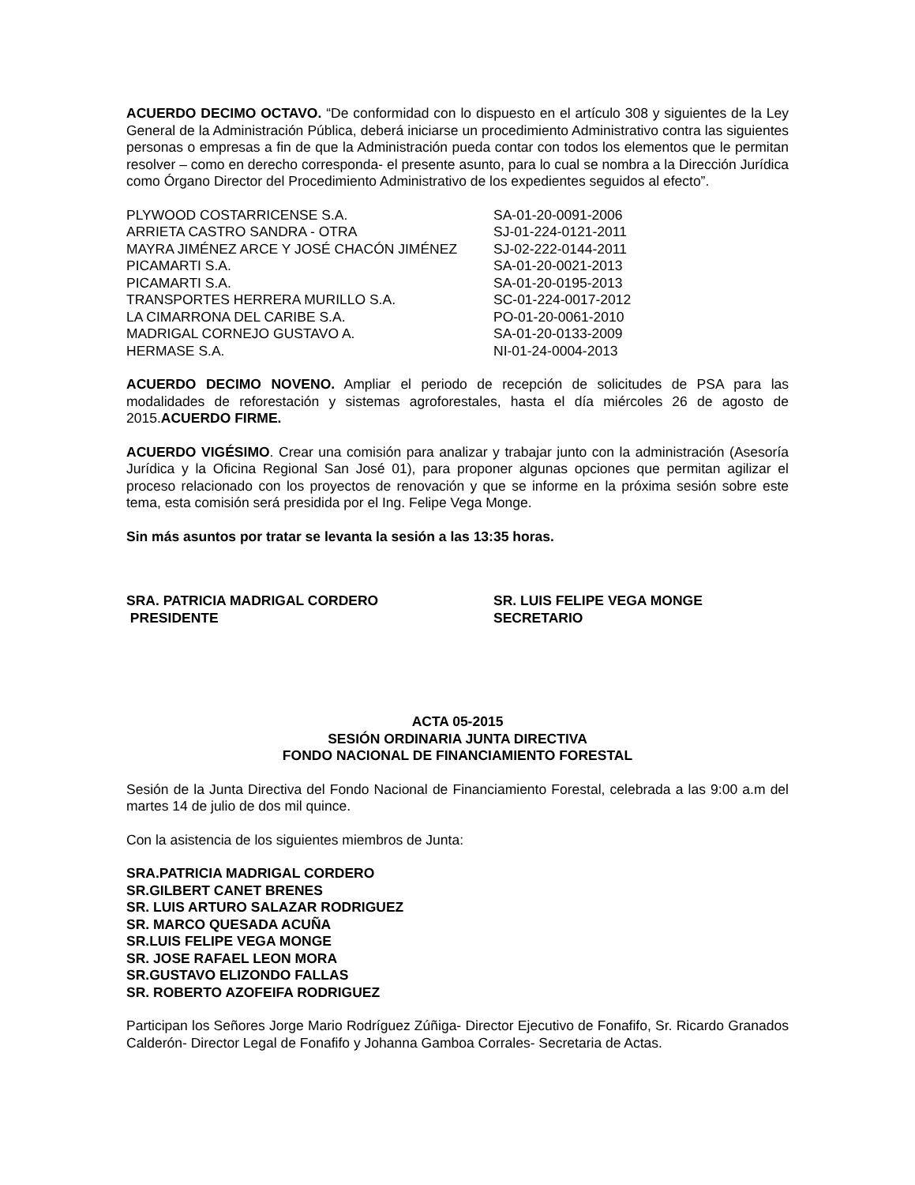ACUERDO DECIMO OCTAVO. “De conformidad con lo dispuesto en el artículo 308 y siguientes de la Ley General de la Administración Pública, deberá iniciarse un procedimiento Administrativo contra las siguientes personas o empresas a fin de que la Administración pueda contar con todos los elementos que le permitan resolver – como en derecho corresponda- el presente asunto, para lo cual se nombra a la Dirección Jurídica como Órgano Director del Procedimiento Administrativo de los expedientes seguidos al efecto”.
| PLYWOOD COSTARRICENSE S.A. | SA-01-20-0091-2006 |
| ARRIETA CASTRO SANDRA - OTRA | SJ-01-224-0121-2011 |
| MAYRA JIMÉNEZ ARCE Y JOSÉ CHACÓN JIMÉNEZ | SJ-02-222-0144-2011 |
| PICAMARTI S.A. | SA-01-20-0021-2013 |
| PICAMARTI S.A. | SA-01-20-0195-2013 |
| TRANSPORTES HERRERA MURILLO S.A. | SC-01-224-0017-2012 |
| LA CIMARRONA DEL CARIBE S.A. | PO-01-20-0061-2010 |
| MADRIGAL CORNEJO GUSTAVO A. | SA-01-20-0133-2009 |
| HERMASE S.A. | NI-01-24-0004-2013 |
ACUERDO DECIMO NOVENO. Ampliar el periodo de recepción de solicitudes de PSA para las modalidades de reforestación y sistemas agroforestales, hasta el día miércoles 26 de agosto de 2015.ACUERDO FIRME.
ACUERDO VIGÉSIMO. Crear una comisión para analizar y trabajar junto con la administración (Asesoría Jurídica y la Oficina Regional San José 01), para proponer algunas opciones que permitan agilizar el proceso relacionado con los proyectos de renovación y que se informe en la próxima sesión sobre este tema, esta comisión será presidida por el Ing. Felipe Vega Monge.
Sin más asuntos por tratar se levanta la sesión a las 13:35 horas.
| SRA. PATRICIA MADRIGAL CORDERO PRESIDENTE | SR. LUIS FELIPE VEGA MONGE SECRETARIO |
ACTA 05-2015
SESIÓN ORDINARIA JUNTA DIRECTIVA
FONDO NACIONAL DE FINANCIAMIENTO FORESTAL
Sesión de la Junta Directiva del Fondo Nacional de Financiamiento Forestal, celebrada a las 9:00 a.m del martes 14 de julio de dos mil quince.
Con la asistencia de los siguientes miembros de Junta:
SRA.PATRICIA MADRIGAL CORDERO
SR.GILBERT CANET BRENES
SR. LUIS ARTURO SALAZAR RODRIGUEZ
SR. MARCO QUESADA ACUÑA
SR.LUIS FELIPE VEGA MONGE
SR. JOSE RAFAEL LEON MORA
SR.GUSTAVO ELIZONDO FALLAS
SR. ROBERTO AZOFEIFA RODRIGUEZ
Participan los Señores Jorge Mario Rodríguez Zúñiga- Director Ejecutivo de Fonafifo, Sr. Ricardo Granados Calderón- Director Legal de Fonafifo y Johanna Gamboa Corrales- Secretaria de Actas.